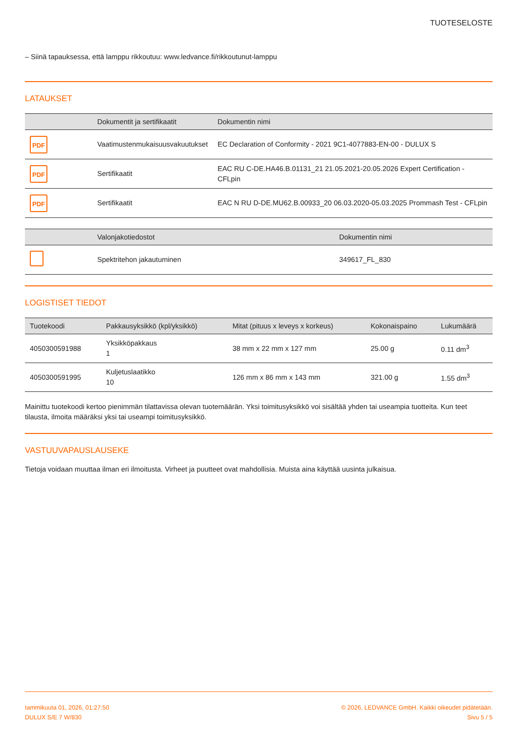TUOTESELOSTE
– Siinä tapauksessa, että lamppu rikkoutuu: www.ledvance.fi/rikkoutunut-lamppu
LATAUKSET
| | Dokumentit ja sertifikaatit | Dokumentin nimi |
| --- | --- | --- |
| PDF | Vaatimustenmukaisuusvakuutukset | EC Declaration of Conformity - 2021 9C1-4077883-EN-00 - DULUX S |
| PDF | Sertifikaatit | EAC RU C-DE.HA46.B.01131_21 21.05.2021-20.05.2026 Expert Certification - CFLpin |
| PDF | Sertifikaatit | EAC N RU D-DE.MU62.B.00933_20 06.03.2020-05.03.2025 Prommash Test - CFLpin |
| | Valonjakotiedostot | Dokumentin nimi |
| --- | --- | --- |
| | Spektritehon jakautuminen | 349617_FL_830 |
LOGISTISET TIEDOT
| Tuotekoodi | Pakkausyksikkö (kpl/yksikkö) | Mitat (pituus x leveys x korkeus) | Kokonaispaino | Lukumäärä |
| --- | --- | --- | --- | --- |
| 4050300591988 | Yksikköpakkaus 1 | 38 mm x 22 mm x 127 mm | 25.00 g | 0.11 dm<sup>3</sup> |
| 4050300591995 | Kuljetuslaatikko 10 | 126 mm x 86 mm x 143 mm | 321.00 g | 1.55 dm<sup>3</sup> |
Mainittu tuotekoodi kertoo pienimmän tilattavissa olevan tuotemäärän. Yksi toimitusyksikkö voi sisältää yhden tai useampia tuotteita. Kun teet tilausta, ilmoita määräksi yksi tai useampi toimitusyksikkö.
VASTUUVAPAUSLAUSEKE
Tietoja voidaan muuttaa ilman eri ilmoitusta. Virheet ja puutteet ovat mahdollisia. Muista aina käyttää uusinta julkaisua.
tammikuuta 01, 2026, 01:27:50
DULUX S/E 7 W/830
© 2026, LEDVANCE GmbH. Kaikki oikeudet pidätetään.
Sivu 5 / 5